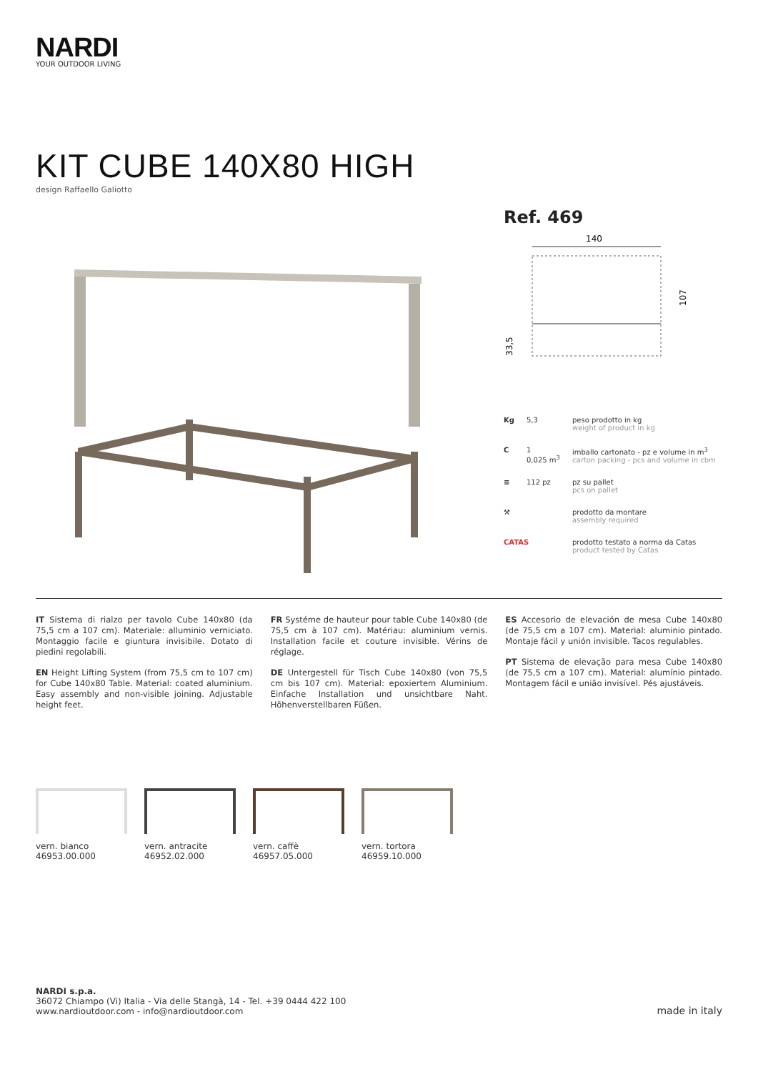NARDI
YOUR OUTDOOR LIVING
KIT CUBE 140X80 HIGH
design Raffaello Galiotto
Ref. 469
140
107
33,5
Kg 5,3 peso prodotto in kg
weight of product in kg
C 1
0,025 m<sup>3</sup> imballo cartonato - pz e volume in m<sup>3</sup>
carton packing - pcs and volume in cbm
≡ 112 pz pz su pallet
pcs on pallet
⚒ prodotto da montare
assembly required
CATAS prodotto testato a norma da Catas
product tested by Catas
IT Sistema di rialzo per tavolo Cube 140x80 (da 75,5 cm a 107 cm). Materiale: alluminio verniciato. Montaggio facile e giuntura invisibile. Dotato di piedini regolabili.
EN Height Lifting System (from 75,5 cm to 107 cm) for Cube 140x80 Table. Material: coated aluminium. Easy assembly and non-visible joining. Adjustable height feet.
FR Systéme de hauteur pour table Cube 140x80 (de 75,5 cm à 107 cm). Matériau: aluminium vernis. Installation facile et couture invisible. Vérins de réglage.
DE Untergestell für Tisch Cube 140x80 (von 75,5 cm bis 107 cm). Material: epoxiertem Aluminium. Einfache Installation und unsichtbare Naht. Höhenverstellbaren Füßen.
ES Accesorio de elevación de mesa Cube 140x80 (de 75,5 cm a 107 cm). Material: aluminio pintado. Montaje fácil y unión invisible. Tacos regulables.
PT Sistema de elevação para mesa Cube 140x80 (de 75,5 cm a 107 cm). Material: alumínio pintado. Montagem fácil e união invisível. Pés ajustáveis.
vern. bianco
46953.00.000
vern. antracite
46952.02.000
vern. caffè
46957.05.000
vern. tortora
46959.10.000
NARDI s.p.a.
36072 Chiampo (Vi) Italia - Via delle Stangà, 14 - Tel. +39 0444 422 100
www.nardioutdoor.com - info@nardioutdoor.com
made in italy